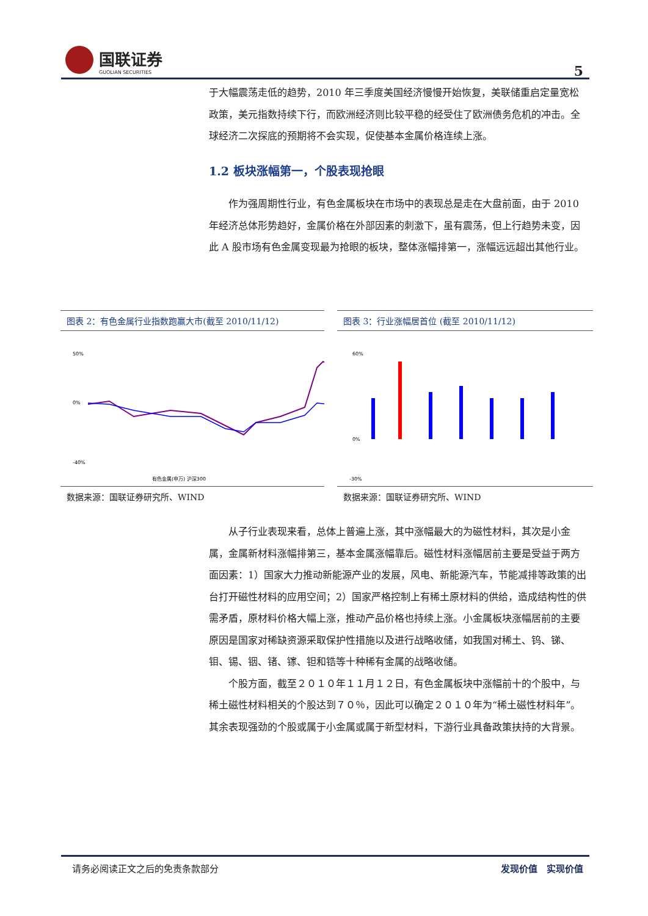国联证券
GUOLIAN SECURITIES
5
于大幅震荡走低的趋势，2010 年三季度美国经济慢慢开始恢复，美联储重启定量宽松政策，美元指数持续下行，而欧洲经济则比较平稳的经受住了欧洲债务危机的冲击。全球经济二次探底的预期将不会实现，促使基本金属价格连续上涨。
1.2 板块涨幅第一，个股表现抢眼
作为强周期性行业，有色金属板块在市场中的表现总是走在大盘前面，由于 2010 年经济总体形势趋好，金属价格在外部因素的刺激下，虽有震荡，但上行趋势未变，因此 A 股市场有色金属变现最为抢眼的板块，整体涨幅排第一，涨幅远远超出其他行业。
图表 2：有色金属行业指数跑赢大市(截至 2010/11/12)
50%
0%
-40%
有色金属(申万) 沪深300
数据来源：国联证券研究所、WIND
图表 3：行业涨幅居首位 (截至 2010/11/12)
60%
0%
-30%
数据来源：国联证券研究所、WIND
从子行业表现来看，总体上普遍上涨，其中涨幅最大的为磁性材料，其次是小金属，金属新材料涨幅排第三，基本金属涨幅靠后。磁性材料涨幅居前主要是受益于两方面因素：1）国家大力推动新能源产业的发展，风电、新能源汽车，节能减排等政策的出台打开磁性材料的应用空间；2）国家严格控制上有稀土原材料的供给，造成结构性的供需矛盾，原材料价格大幅上涨，推动产品价格也持续上涨。小金属板块涨幅居前的主要原因是国家对稀缺资源采取保护性措施以及进行战略收储，如我国对稀土、钨、锑、钼、锡、铟、锗、镓、钽和锆等十种稀有金属的战略收储。
个股方面，截至２０１０年１１月１２日，有色金属板块中涨幅前十的个股中，与稀土磁性材料相关的个股达到７０％，因此可以确定２０１０年为“稀土磁性材料年”。其余表现强劲的个股或属于小金属或属于新型材料，下游行业具备政策扶持的大背景。
请务必阅读正文之后的免责条款部分 发现价值　实现价值